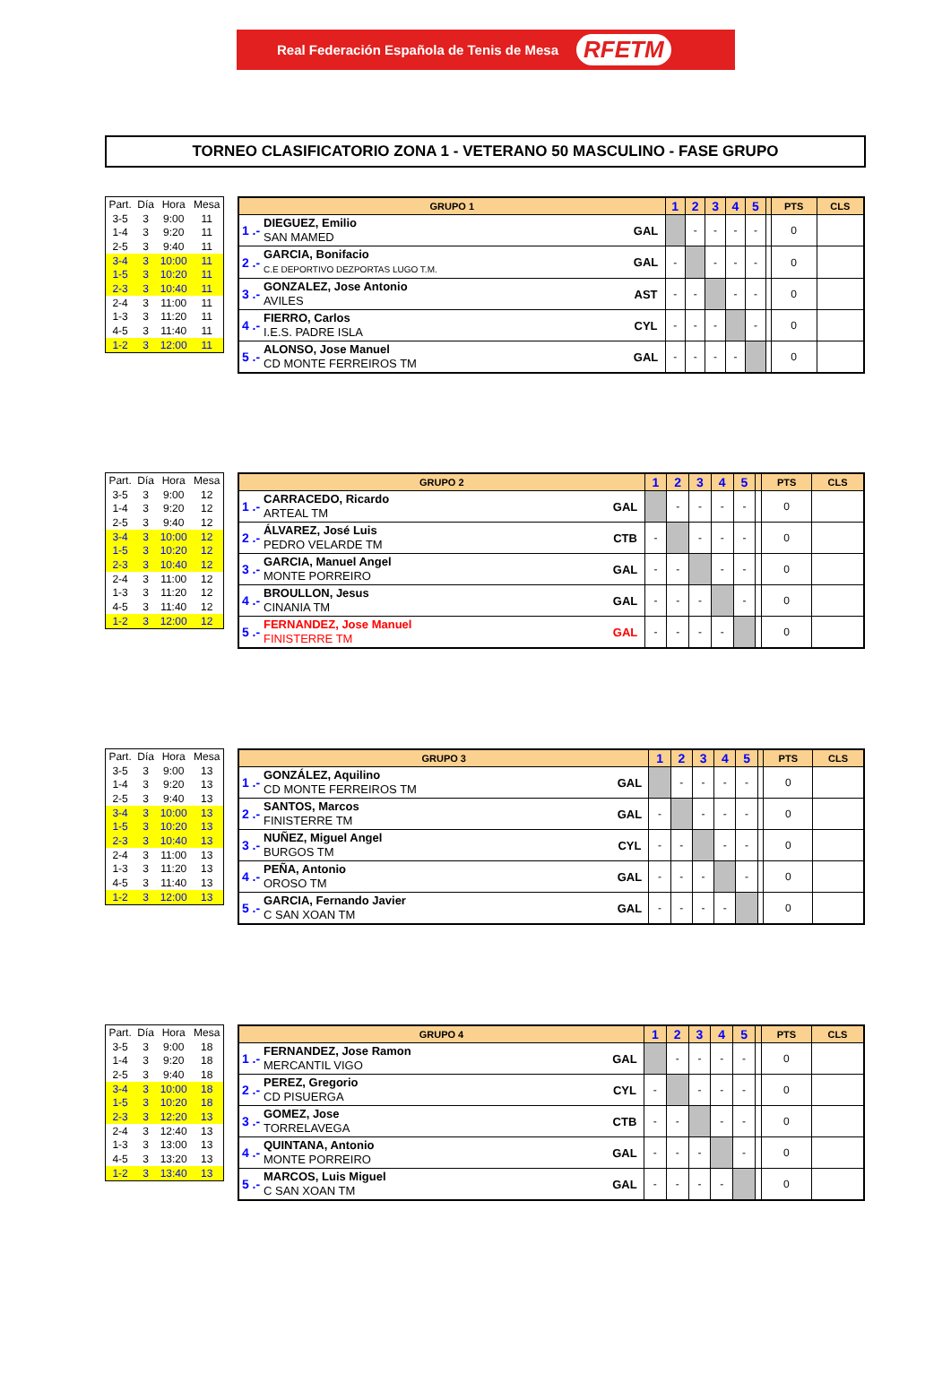Real Federación Española de Tenis de Mesa RFETM
TORNEO CLASIFICATORIO ZONA 1 - VETERANO 50 MASCULINO - FASE GRUPO
| Part. | Día | Hora | Mesa |
| --- | --- | --- | --- |
| 3-5 | 3 | 9:00 | 11 |
| 1-4 | 3 | 9:20 | 11 |
| 2-5 | 3 | 9:40 | 11 |
| 3-4 | 3 | 10:00 | 11 |
| 1-5 | 3 | 10:20 | 11 |
| 2-3 | 3 | 10:40 | 11 |
| 2-4 | 3 | 11:00 | 11 |
| 1-3 | 3 | 11:20 | 11 |
| 4-5 | 3 | 11:40 | 11 |
| 1-2 | 3 | 12:00 | 11 |
| GRUPO 1 | | | 1 | 2 | 3 | 4 | 5 | | PTS | CLS |
| --- | --- | --- | --- | --- | --- | --- | --- | --- | --- | --- |
| 1 .- | DIEGUEZ, Emilio SAN MAMED | GAL | | - | - | - | - | | 0 | |
| 2 .- | GARCIA, Bonifacio C.E DEPORTIVO DEZPORTAS LUGO T.M. | GAL | - | | - | - | - | | 0 | |
| 3 .- | GONZALEZ, Jose Antonio AVILES | AST | - | - | | - | - | | 0 | |
| 4 .- | FIERRO, Carlos I.E.S. PADRE ISLA | CYL | - | - | - | | - | | 0 | |
| 5 .- | ALONSO, Jose Manuel CD MONTE FERREIROS TM | GAL | - | - | - | - | | | 0 | |
| Part. | Día | Hora | Mesa |
| --- | --- | --- | --- |
| 3-5 | 3 | 9:00 | 12 |
| 1-4 | 3 | 9:20 | 12 |
| 2-5 | 3 | 9:40 | 12 |
| 3-4 | 3 | 10:00 | 12 |
| 1-5 | 3 | 10:20 | 12 |
| 2-3 | 3 | 10:40 | 12 |
| 2-4 | 3 | 11:00 | 12 |
| 1-3 | 3 | 11:20 | 12 |
| 4-5 | 3 | 11:40 | 12 |
| 1-2 | 3 | 12:00 | 12 |
| GRUPO 2 | | | 1 | 2 | 3 | 4 | 5 | | PTS | CLS |
| --- | --- | --- | --- | --- | --- | --- | --- | --- | --- | --- |
| 1 .- | CARRACEDO, Ricardo ARTEAL TM | GAL | | - | - | - | - | | 0 | |
| 2 .- | ÁLVAREZ, José Luis PEDRO VELARDE TM | CTB | - | | - | - | - | | 0 | |
| 3 .- | GARCIA, Manuel Angel MONTE PORREIRO | GAL | - | - | | - | - | | 0 | |
| 4 .- | BROULLON, Jesus CINANIA TM | GAL | - | - | - | | - | | 0 | |
| 5 .- | FERNANDEZ, Jose Manuel FINISTERRE TM | GAL | - | - | - | - | | | 0 | |
| Part. | Día | Hora | Mesa |
| --- | --- | --- | --- |
| 3-5 | 3 | 9:00 | 13 |
| 1-4 | 3 | 9:20 | 13 |
| 2-5 | 3 | 9:40 | 13 |
| 3-4 | 3 | 10:00 | 13 |
| 1-5 | 3 | 10:20 | 13 |
| 2-3 | 3 | 10:40 | 13 |
| 2-4 | 3 | 11:00 | 13 |
| 1-3 | 3 | 11:20 | 13 |
| 4-5 | 3 | 11:40 | 13 |
| 1-2 | 3 | 12:00 | 13 |
| GRUPO 3 | | | 1 | 2 | 3 | 4 | 5 | | PTS | CLS |
| --- | --- | --- | --- | --- | --- | --- | --- | --- | --- | --- |
| 1 .- | GONZÁLEZ, Aquilino CD MONTE FERREIROS TM | GAL | | - | - | - | - | | 0 | |
| 2 .- | SANTOS, Marcos FINISTERRE TM | GAL | - | | - | - | - | | 0 | |
| 3 .- | NUÑEZ, Miguel Angel BURGOS TM | CYL | - | - | | - | - | | 0 | |
| 4 .- | PEÑA, Antonio OROSO TM | GAL | - | - | - | | - | | 0 | |
| 5 .- | GARCIA, Fernando Javier C SAN XOAN TM | GAL | - | - | - | - | | | 0 | |
| Part. | Día | Hora | Mesa |
| --- | --- | --- | --- |
| 3-5 | 3 | 9:00 | 18 |
| 1-4 | 3 | 9:20 | 18 |
| 2-5 | 3 | 9:40 | 18 |
| 3-4 | 3 | 10:00 | 18 |
| 1-5 | 3 | 10:20 | 18 |
| 2-3 | 3 | 12:20 | 13 |
| 2-4 | 3 | 12:40 | 13 |
| 1-3 | 3 | 13:00 | 13 |
| 4-5 | 3 | 13:20 | 13 |
| 1-2 | 3 | 13:40 | 13 |
| GRUPO 4 | | | 1 | 2 | 3 | 4 | 5 | | PTS | CLS |
| --- | --- | --- | --- | --- | --- | --- | --- | --- | --- | --- |
| 1 .- | FERNANDEZ, Jose Ramon MERCANTIL VIGO | GAL | | - | - | - | - | | 0 | |
| 2 .- | PEREZ, Gregorio CD PISUERGA | CYL | - | | - | - | - | | 0 | |
| 3 .- | GOMEZ, Jose TORRELAVEGA | CTB | - | - | | - | - | | 0 | |
| 4 .- | QUINTANA, Antonio MONTE PORREIRO | GAL | - | - | - | | - | | 0 | |
| 5 .- | MARCOS, Luis Miguel C SAN XOAN TM | GAL | - | - | - | - | | | 0 | |